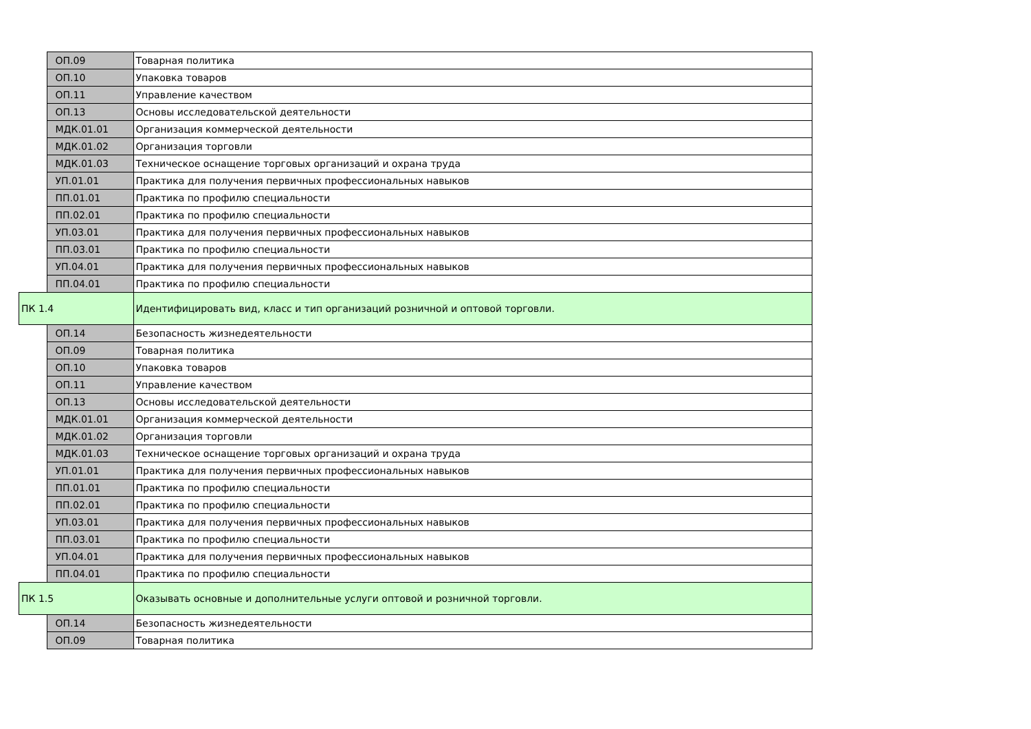| | ОП.09 | Товарная политика |
| | ОП.10 | Упаковка товаров |
| | ОП.11 | Управление качеством |
| | ОП.13 | Основы исследовательской деятельности |
| | МДК.01.01 | Организация коммерческой деятельности |
| | МДК.01.02 | Организация торговли |
| | МДК.01.03 | Техническое оснащение торговых организаций и охрана труда |
| | УП.01.01 | Практика для получения первичных профессиональных навыков |
| | ПП.01.01 | Практика по профилю специальности |
| | ПП.02.01 | Практика по профилю специальности |
| | УП.03.01 | Практика для получения первичных профессиональных навыков |
| | ПП.03.01 | Практика по профилю специальности |
| | УП.04.01 | Практика для получения первичных профессиональных навыков |
| | ПП.04.01 | Практика по профилю специальности |
| ПК 1.4 | | Идентифицировать вид, класс и тип организаций розничной и оптовой торговли. |
| | ОП.14 | Безопасность жизнедеятельности |
| | ОП.09 | Товарная политика |
| | ОП.10 | Упаковка товаров |
| | ОП.11 | Управление качеством |
| | ОП.13 | Основы исследовательской деятельности |
| | МДК.01.01 | Организация коммерческой деятельности |
| | МДК.01.02 | Организация торговли |
| | МДК.01.03 | Техническое оснащение торговых организаций и охрана труда |
| | УП.01.01 | Практика для получения первичных профессиональных навыков |
| | ПП.01.01 | Практика по профилю специальности |
| | ПП.02.01 | Практика по профилю специальности |
| | УП.03.01 | Практика для получения первичных профессиональных навыков |
| | ПП.03.01 | Практика по профилю специальности |
| | УП.04.01 | Практика для получения первичных профессиональных навыков |
| | ПП.04.01 | Практика по профилю специальности |
| ПК 1.5 | | Оказывать основные и дополнительные услуги оптовой и розничной торговли. |
| | ОП.14 | Безопасность жизнедеятельности |
| | ОП.09 | Товарная политика |